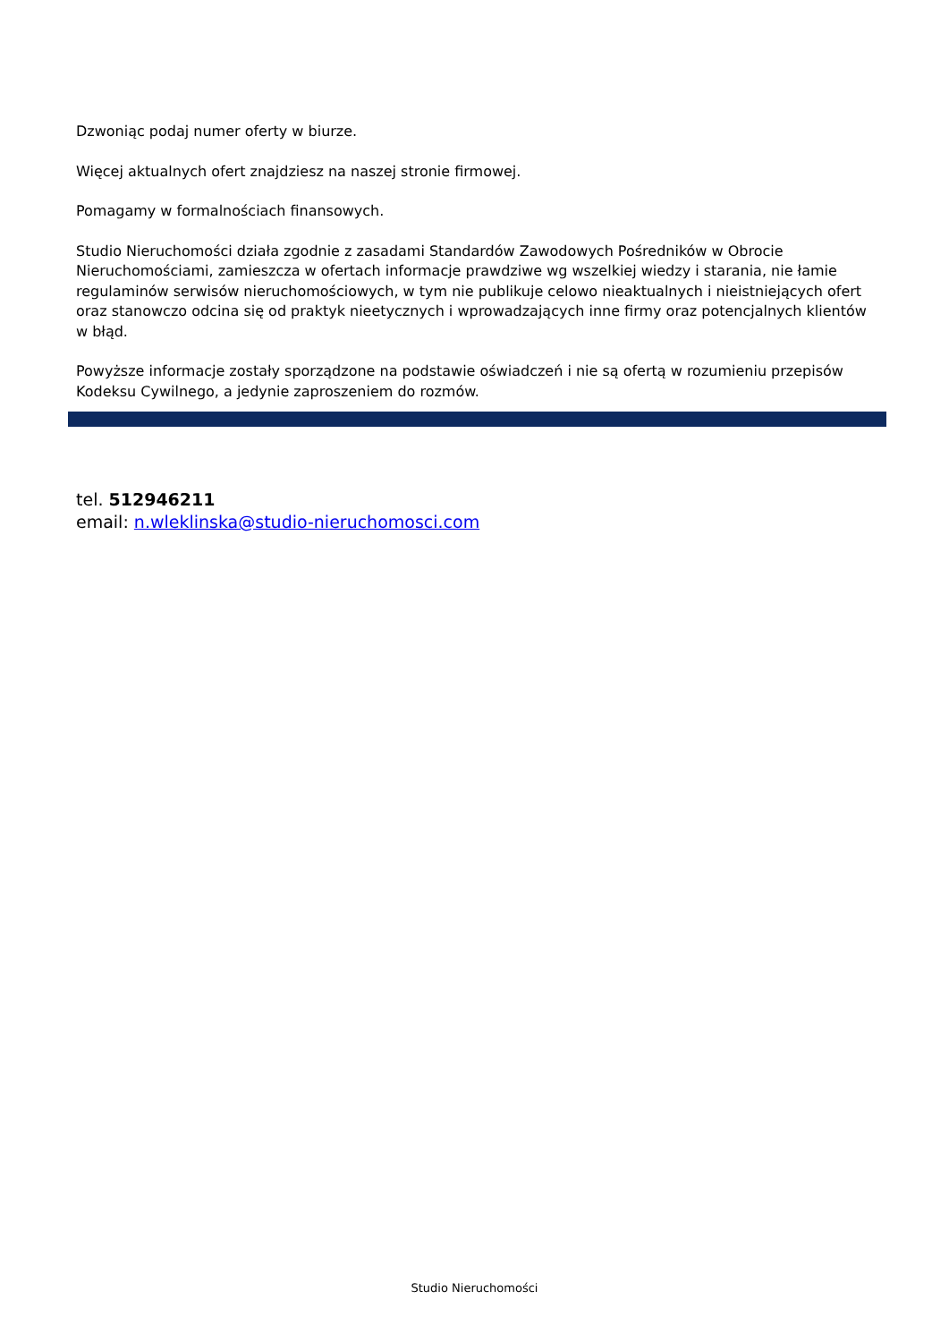Dzwoniąc podaj numer oferty w biurze.
Więcej aktualnych ofert znajdziesz na naszej stronie firmowej.
Pomagamy w formalnościach finansowych.
Studio Nieruchomości działa zgodnie z zasadami Standardów Zawodowych Pośredników w Obrocie Nieruchomościami, zamieszcza w ofertach informacje prawdziwe wg wszelkiej wiedzy i starania, nie łamie regulaminów serwisów nieruchomościowych, w tym nie publikuje celowo nieaktualnych i nieistniejących ofert oraz stanowczo odcina się od praktyk nieetycznych i wprowadzających inne firmy oraz potencjalnych klientów w błąd.
Powyższe informacje zostały sporządzone na podstawie oświadczeń i nie są ofertą w rozumieniu przepisów Kodeksu Cywilnego, a jedynie zaproszeniem do rozmów.
tel. 512946211
email: n.wleklinska@studio-nieruchomosci.com
Studio Nieruchomości